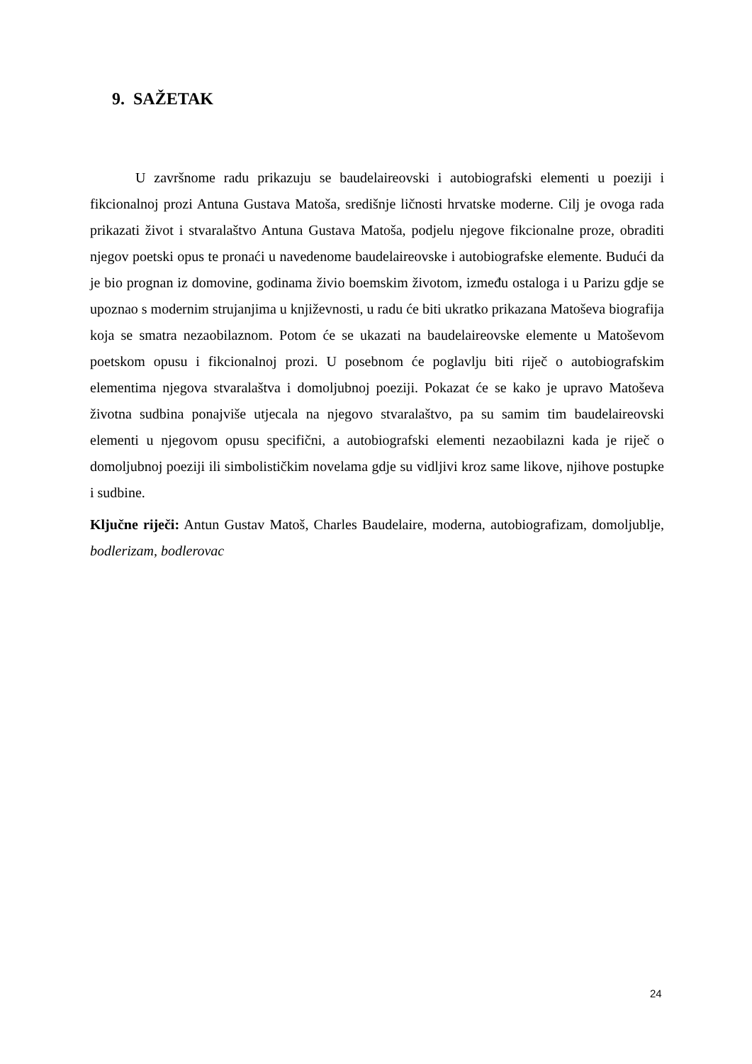9. SAŽETAK
U završnome radu prikazuju se baudelaireovski i autobiografski elementi u poeziji i fikcionalnoj prozi Antuna Gustava Matoša, središnje ličnosti hrvatske moderne. Cilj je ovoga rada prikazati život i stvaralaštvo Antuna Gustava Matoša, podjelu njegove fikcionalne proze, obraditi njegov poetski opus te pronaći u navedenome baudelaireovske i autobiografske elemente. Budući da je bio prognan iz domovine, godinama živio boemskim životom, između ostaloga i u Parizu gdje se upoznao s modernim strujanjima u književnosti, u radu će biti ukratko prikazana Matoševa biografija koja se smatra nezaobilaznom. Potom će se ukazati na baudelaireovske elemente u Matoševom poetskom opusu i fikcionalnoj prozi. U posebnom će poglavlju biti riječ o autobiografskim elementima njegova stvaralaštva i domoljubnoj poeziji. Pokazat će se kako je upravo Matoševa životna sudbina ponajviše utjecala na njegovo stvaralaštvo, pa su samim tim baudelaireovski elementi u njegovom opusu specifični, a autobiografski elementi nezaobilazni kada je riječ o domoljubnoj poeziji ili simbolističkim novelama gdje su vidljivi kroz same likove, njihove postupke i sudbine.
Ključne riječi: Antun Gustav Matoš, Charles Baudelaire, moderna, autobiografizam, domoljublje, bodlerizam, bodlerovac
24